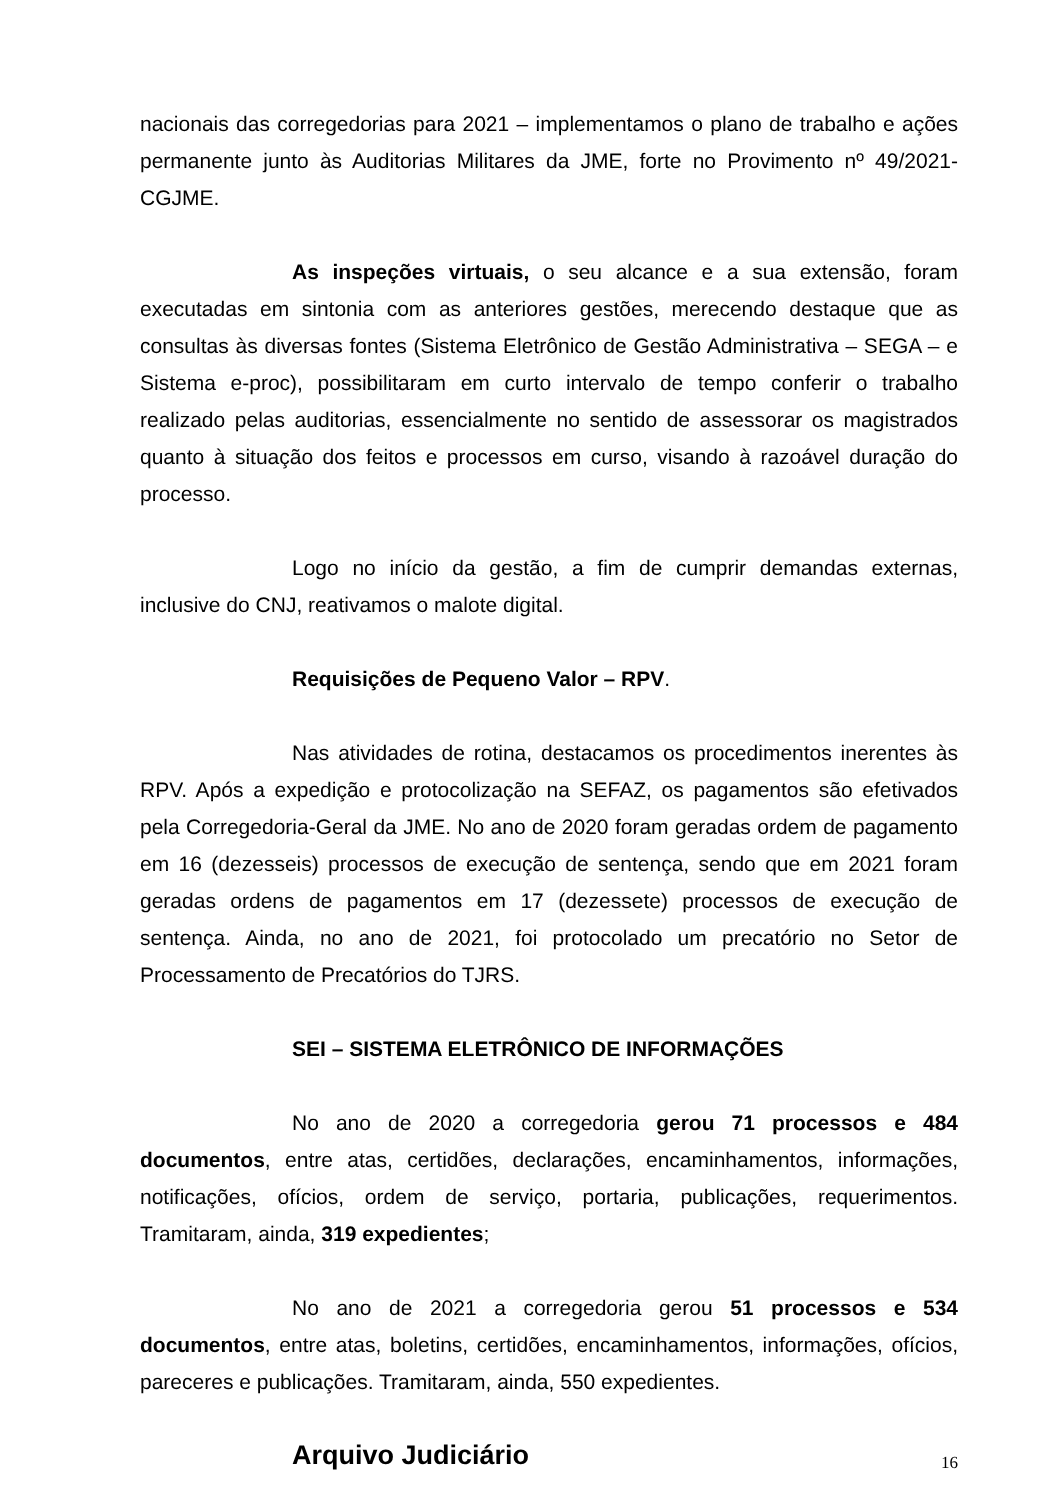nacionais das corregedorias para 2021 – implementamos o plano de trabalho e ações permanente junto às Auditorias Militares da JME, forte no Provimento nº 49/2021-CGJME.
As inspeções virtuais, o seu alcance e a sua extensão, foram executadas em sintonia com as anteriores gestões, merecendo destaque que as consultas às diversas fontes (Sistema Eletrônico de Gestão Administrativa – SEGA – e Sistema e-proc), possibilitaram em curto intervalo de tempo conferir o trabalho realizado pelas auditorias, essencialmente no sentido de assessorar os magistrados quanto à situação dos feitos e processos em curso, visando à razoável duração do processo.
Logo no início da gestão, a fim de cumprir demandas externas, inclusive do CNJ, reativamos o malote digital.
Requisições de Pequeno Valor – RPV.
Nas atividades de rotina, destacamos os procedimentos inerentes às RPV. Após a expedição e protocolização na SEFAZ, os pagamentos são efetivados pela Corregedoria-Geral da JME. No ano de 2020 foram geradas ordem de pagamento em 16 (dezesseis) processos de execução de sentença, sendo que em 2021 foram geradas ordens de pagamentos em 17 (dezessete) processos de execução de sentença. Ainda, no ano de 2021, foi protocolado um precatório no Setor de Processamento de Precatórios do TJRS.
SEI – SISTEMA ELETRÔNICO DE INFORMAÇÕES
No ano de 2020 a corregedoria gerou 71 processos e 484 documentos, entre atas, certidões, declarações, encaminhamentos, informações, notificações, ofícios, ordem de serviço, portaria, publicações, requerimentos. Tramitaram, ainda, 319 expedientes;
No ano de 2021 a corregedoria gerou 51 processos e 534 documentos, entre atas, boletins, certidões, encaminhamentos, informações, ofícios, pareceres e publicações. Tramitaram, ainda, 550 expedientes.
Arquivo Judiciário
16